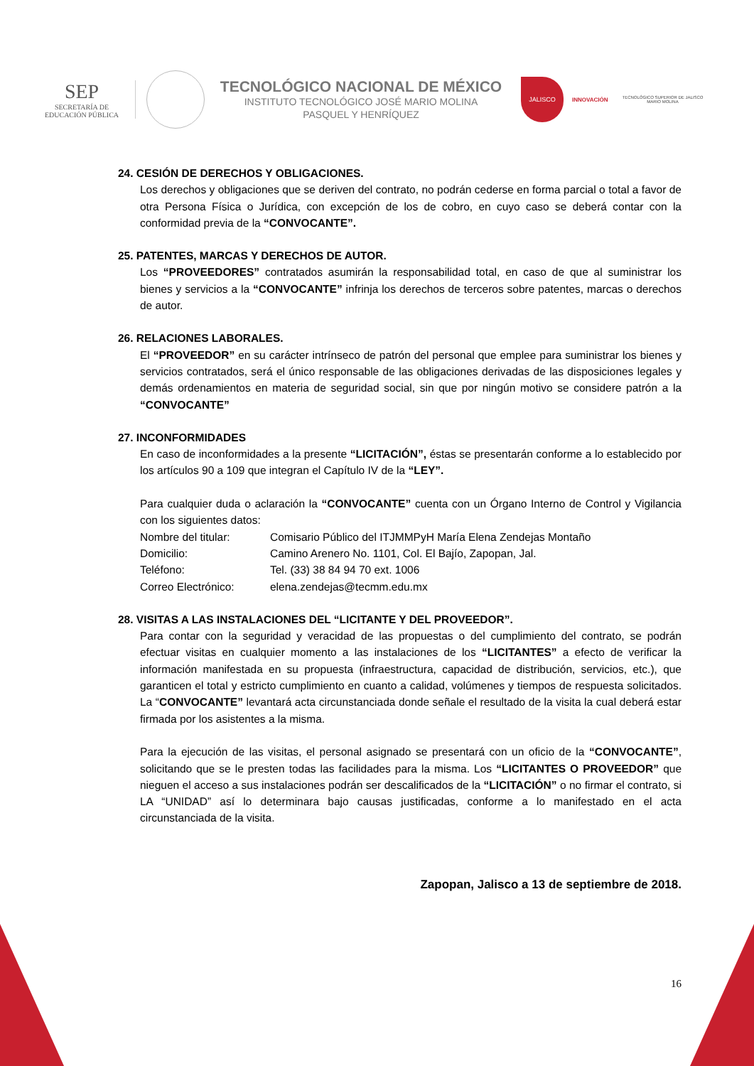SEP
SECRETARÍA DE
EDUCACIÓN PÚBLICA
TECNOLÓGICO NACIONAL DE MÉXICO
INSTITUTO TECNOLÓGICO JOSÉ MARIO MOLINA
PASQUEL Y HENRÍQUEZ
JALISCO
INNOVACIÓN
TECNOLÓGICO SUPERIOR DE JALISCO
MARIO MOLINA
24. CESIÓN DE DERECHOS Y OBLIGACIONES.
Los derechos y obligaciones que se deriven del contrato, no podrán cederse en forma parcial o total a favor de otra Persona Física o Jurídica, con excepción de los de cobro, en cuyo caso se deberá contar con la conformidad previa de la “CONVOCANTE”.
25. PATENTES, MARCAS Y DERECHOS DE AUTOR.
Los “PROVEEDORES” contratados asumirán la responsabilidad total, en caso de que al suministrar los bienes y servicios a la “CONVOCANTE” infrinja los derechos de terceros sobre patentes, marcas o derechos de autor.
26. RELACIONES LABORALES.
El “PROVEEDOR” en su carácter intrínseco de patrón del personal que emplee para suministrar los bienes y servicios contratados, será el único responsable de las obligaciones derivadas de las disposiciones legales y demás ordenamientos en materia de seguridad social, sin que por ningún motivo se considere patrón a la “CONVOCANTE”
27. INCONFORMIDADES
En caso de inconformidades a la presente “LICITACIÓN”, éstas se presentarán conforme a lo establecido por los artículos 90 a 109 que integran el Capítulo IV de la “LEY”.
Para cualquier duda o aclaración la “CONVOCANTE” cuenta con un Órgano Interno de Control y Vigilancia con los siguientes datos:
Nombre del titular: Comisario Público del ITJMMPyH María Elena Zendejas Montaño
Domicilio: Camino Arenero No. 1101, Col. El Bajío, Zapopan, Jal.
Teléfono: Tel. (33) 38 84 94 70 ext. 1006
Correo Electrónico: elena.zendejas@tecmm.edu.mx
28. VISITAS A LAS INSTALACIONES DEL “LICITANTE Y DEL PROVEEDOR”.
Para contar con la seguridad y veracidad de las propuestas o del cumplimiento del contrato, se podrán efectuar visitas en cualquier momento a las instalaciones de los “LICITANTES” a efecto de verificar la información manifestada en su propuesta (infraestructura, capacidad de distribución, servicios, etc.), que garanticen el total y estricto cumplimiento en cuanto a calidad, volúmenes y tiempos de respuesta solicitados. La “CONVOCANTE” levantará acta circunstanciada donde señale el resultado de la visita la cual deberá estar firmada por los asistentes a la misma.
Para la ejecución de las visitas, el personal asignado se presentará con un oficio de la “CONVOCANTE”, solicitando que se le presten todas las facilidades para la misma. Los “LICITANTES O PROVEEDOR” que nieguen el acceso a sus instalaciones podrán ser descalificados de la “LICITACIÓN” o no firmar el contrato, si LA “UNIDAD” así lo determinara bajo causas justificadas, conforme a lo manifestado en el acta circunstanciada de la visita.
Zapopan, Jalisco a 13 de septiembre de 2018.
16